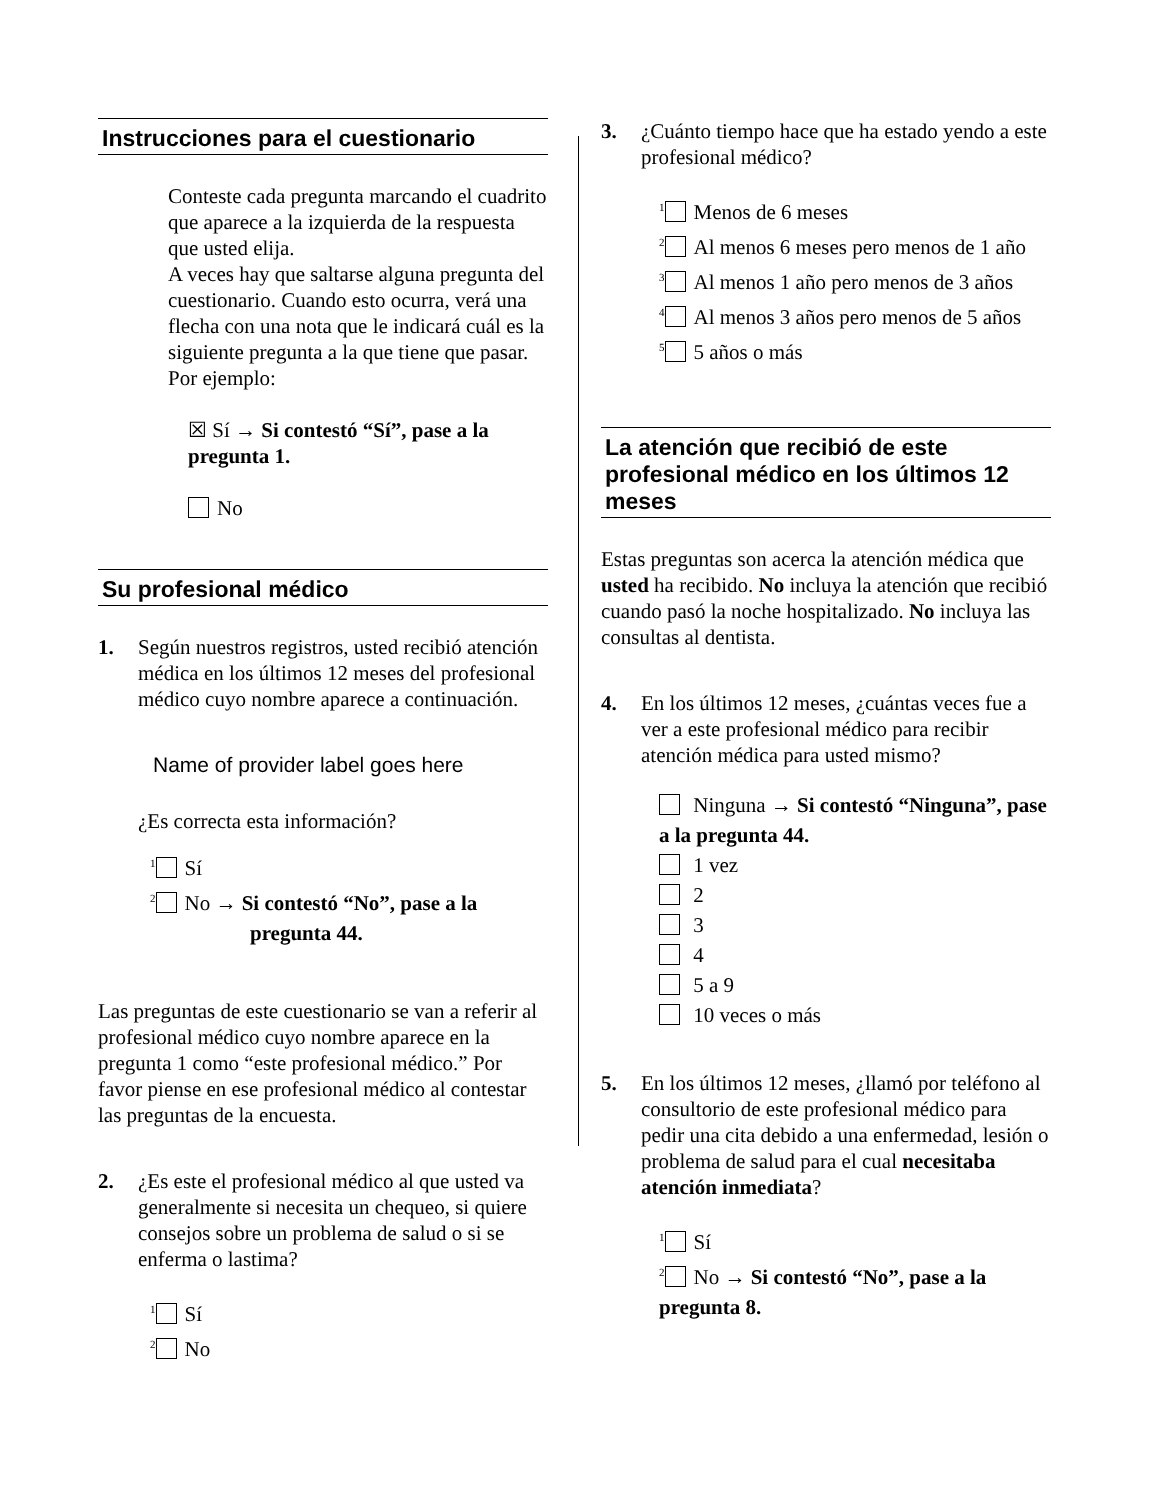Instrucciones para el cuestionario
Conteste cada pregunta marcando el cuadrito que aparece a la izquierda de la respuesta que usted elija.
A veces hay que saltarse alguna pregunta del cuestionario. Cuando esto ocurra, verá una flecha con una nota que le indicará cuál es la siguiente pregunta a la que tiene que pasar. Por ejemplo:
☒ Sí → Si contestó “Sí”, pase a la pregunta 1.
No
Su profesional médico
1. Según nuestros registros, usted recibió atención médica en los últimos 12 meses del profesional médico cuyo nombre aparece a continuación.
Name of provider label goes here
¿Es correcta esta información?
<sup>1</sup> Sí
<sup>2</sup> No → Si contestó “No”, pase a la
pregunta 44.
Las preguntas de este cuestionario se van a referir al profesional médico cuyo nombre aparece en la pregunta 1 como “este profesional médico.” Por favor piense en ese profesional médico al contestar las preguntas de la encuesta.
2. ¿Es este el profesional médico al que usted va generalmente si necesita un chequeo, si quiere consejos sobre un problema de salud o si se enferma o lastima?
<sup>1</sup> Sí
<sup>2</sup> No
3. ¿Cuánto tiempo hace que ha estado yendo a este profesional médico?
<sup>1</sup> Menos de 6 meses
<sup>2</sup> Al menos 6 meses pero menos de 1 año
<sup>3</sup> Al menos 1 año pero menos de 3 años
<sup>4</sup> Al menos 3 años pero menos de 5 años
<sup>5</sup> 5 años o más
La atención que recibió de este profesional médico en los últimos 12 meses
Estas preguntas son acerca la atención médica que usted ha recibido. No incluya la atención que recibió cuando pasó la noche hospitalizado. No incluya las consultas al dentista.
4. En los últimos 12 meses, ¿cuántas veces fue a ver a este profesional médico para recibir atención médica para usted mismo?
Ninguna → Si contestó “Ninguna”, pase a la pregunta 44.
1 vez
2
3
4
5 a 9
10 veces o más
5. En los últimos 12 meses, ¿llamó por teléfono al consultorio de este profesional médico para pedir una cita debido a una enfermedad, lesión o problema de salud para el cual necesitaba atención inmediata?
<sup>1</sup> Sí
<sup>2</sup> No → Si contestó “No”, pase a la pregunta 8.